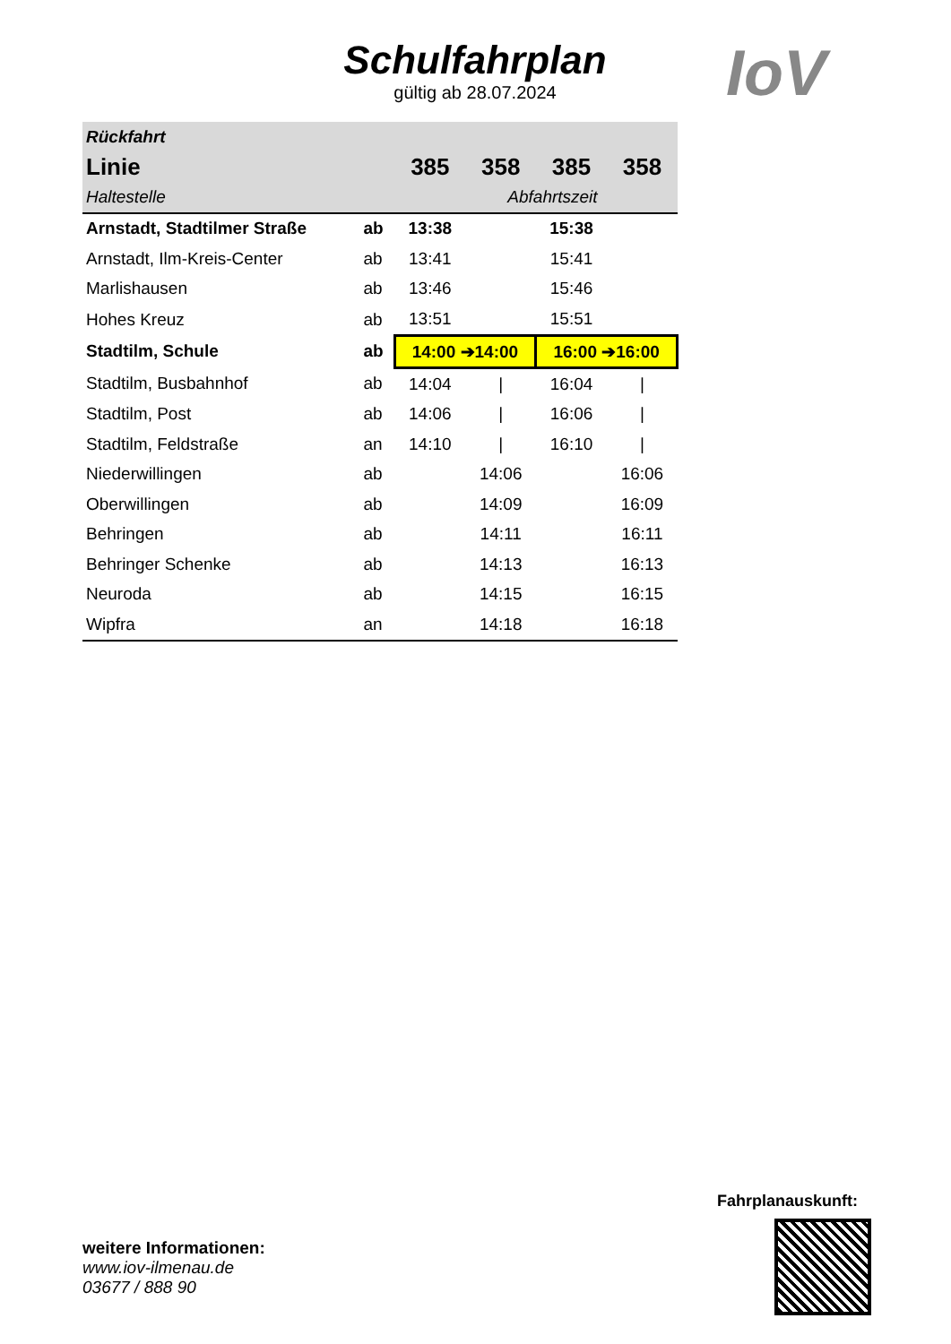Schulfahrplan
gültig ab 28.07.2024
IoV
| Rückfahrt | | | | | |
| --- | --- | --- | --- | --- | --- |
| Linie | | 385 | 358 | 385 | 358 |
| Haltestelle | Abfahrtszeit | | | | |
| Arnstadt, Stadtilmer Straße | ab | 13:38 | | 15:38 | |
| Arnstadt, Ilm-Kreis-Center | ab | 13:41 | | 15:41 | |
| Marlishausen | ab | 13:46 | | 15:46 | |
| Hohes Kreuz | ab | 13:51 | | 15:51 | |
| Stadtilm, Schule | ab | 14:00 ➔14:00 | | 16:00 ➔16:00 | |
| Stadtilm, Busbahnhof | ab | 14:04 | / | 16:04 | / |
| Stadtilm, Post | ab | 14:06 | / | 16:06 | / |
| Stadtilm, Feldstraße | an | 14:10 | / | 16:10 | / |
| Niederwillingen | ab | | 14:06 | | 16:06 |
| Oberwillingen | ab | | 14:09 | | 16:09 |
| Behringen | ab | | 14:11 | | 16:11 |
| Behringer Schenke | ab | | 14:13 | | 16:13 |
| Neuroda | ab | | 14:15 | | 16:15 |
| Wipfra | an | | 14:18 | | 16:18 |
Fahrplanauskunft:
weitere Informationen:
www.iov-ilmenau.de
03677 / 888 90